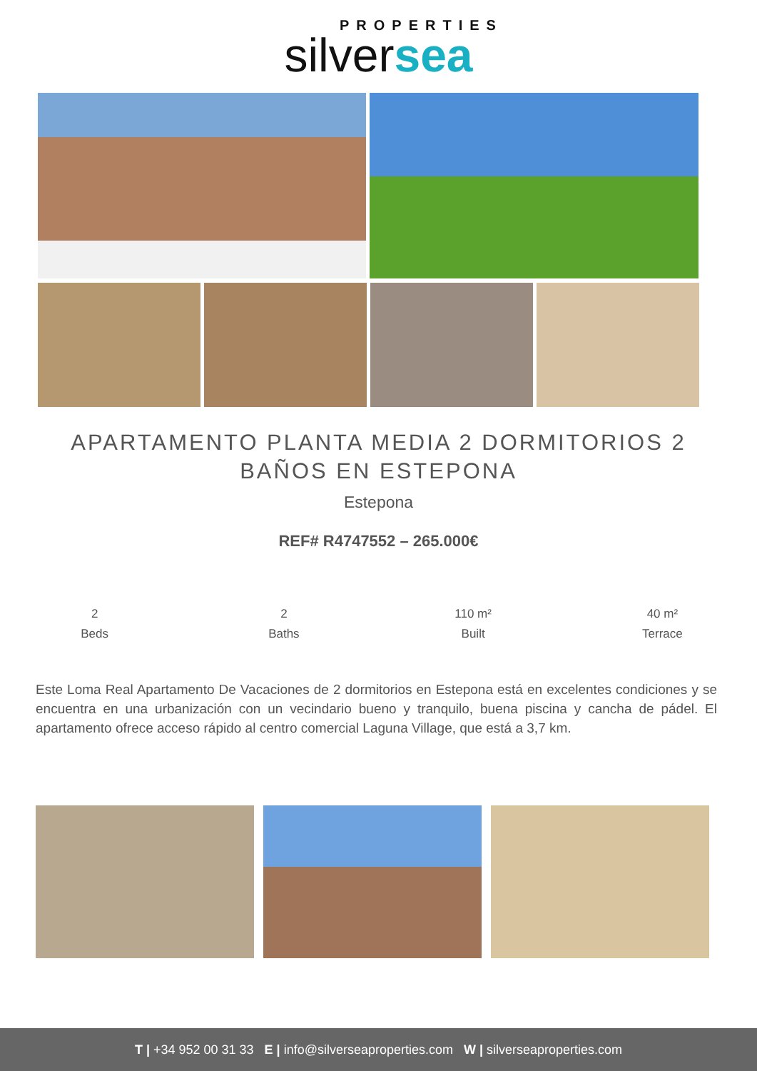PROPERTIES
silversea
APARTAMENTO PLANTA MEDIA 2 DORMITORIOS 2 BAÑOS EN ESTEPONA
Estepona
REF# R4747552 – 265.000€
2
Beds
2
Baths
110 m²
Built
40 m²
Terrace
Este Loma Real Apartamento De Vacaciones de 2 dormitorios en Estepona está en excelentes condiciones y se encuentra en una urbanización con un vecindario bueno y tranquilo, buena piscina y cancha de pádel. El apartamento ofrece acceso rápido al centro comercial Laguna Village, que está a 3,7 km.
T | +34 952 00 31 33 E | info@silverseaproperties.com W | silverseaproperties.com